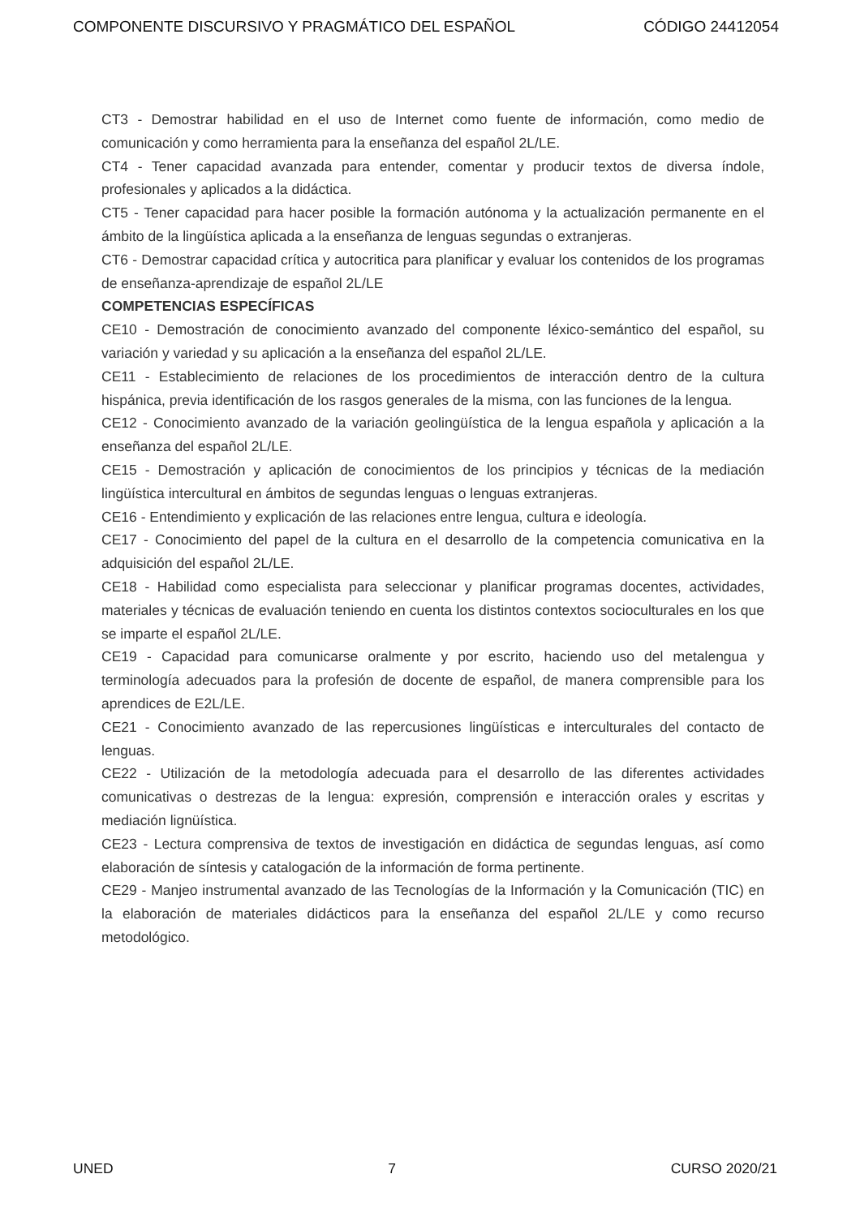COMPONENTE DISCURSIVO Y PRAGMÁTICO DEL ESPAÑOL CÓDIGO 24412054
CT3 - Demostrar habilidad en el uso de Internet como fuente de información, como medio de comunicación y como herramienta para la enseñanza del español 2L/LE.
CT4 - Tener capacidad avanzada para entender, comentar y producir textos de diversa índole, profesionales y aplicados a la didáctica.
CT5 - Tener capacidad para hacer posible la formación autónoma y la actualización permanente en el ámbito de la lingüística aplicada a la enseñanza de lenguas segundas o extranjeras.
CT6 - Demostrar capacidad crítica y autocritica para planificar y evaluar los contenidos de los programas de enseñanza-aprendizaje de español 2L/LE
COMPETENCIAS ESPECÍFICAS
CE10 - Demostración de conocimiento avanzado del componente léxico-semántico del español, su variación y variedad y su aplicación a la enseñanza del español 2L/LE.
CE11 - Establecimiento de relaciones de los procedimientos de interacción dentro de la cultura hispánica, previa identificación de los rasgos generales de la misma, con las funciones de la lengua.
CE12 - Conocimiento avanzado de la variación geolingüística de la lengua española y aplicación a la enseñanza del español 2L/LE.
CE15 - Demostración y aplicación de conocimientos de los principios y técnicas de la mediación lingüística intercultural en ámbitos de segundas lenguas o lenguas extranjeras.
CE16 - Entendimiento y explicación de las relaciones entre lengua, cultura e ideología.
CE17 - Conocimiento del papel de la cultura en el desarrollo de la competencia comunicativa en la adquisición del español 2L/LE.
CE18 - Habilidad como especialista para seleccionar y planificar programas docentes, actividades, materiales y técnicas de evaluación teniendo en cuenta los distintos contextos socioculturales en los que se imparte el español 2L/LE.
CE19 - Capacidad para comunicarse oralmente y por escrito, haciendo uso del metalengua y terminología adecuados para la profesión de docente de español, de manera comprensible para los aprendices de E2L/LE.
CE21 - Conocimiento avanzado de las repercusiones lingüísticas e interculturales del contacto de lenguas.
CE22 - Utilización de la metodología adecuada para el desarrollo de las diferentes actividades comunicativas o destrezas de la lengua: expresión, comprensión e interacción orales y escritas y mediación lignüística.
CE23 - Lectura comprensiva de textos de investigación en didáctica de segundas lenguas, así como elaboración de síntesis y catalogación de la información de forma pertinente.
CE29 - Manjeo instrumental avanzado de las Tecnologías de la Información y la Comunicación (TIC) en la elaboración de materiales didácticos para la enseñanza del español 2L/LE y como recurso metodológico.
UNED 7 CURSO 2020/21